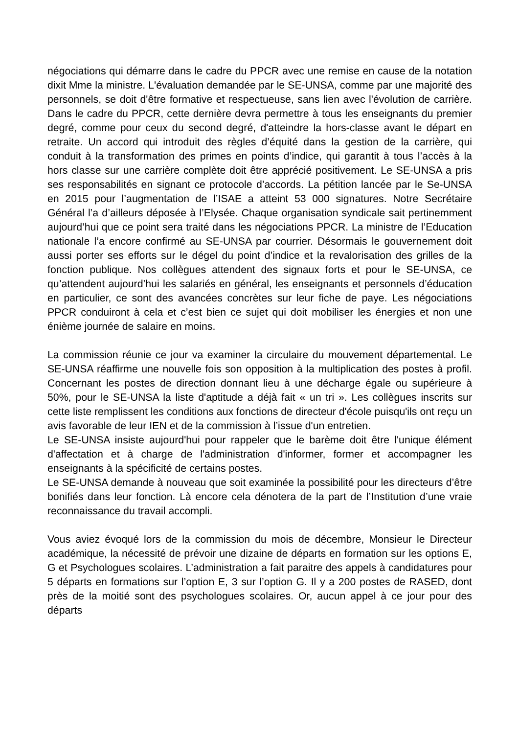négociations qui démarre dans le cadre du PPCR avec une remise en cause de la notation dixit Mme la ministre. L'évaluation demandée par le SE-UNSA, comme par une majorité des personnels, se doit d'être formative et respectueuse, sans lien avec l'évolution de carrière. Dans le cadre du PPCR, cette dernière devra permettre à tous les enseignants du premier degré, comme pour ceux du second degré, d'atteindre la hors-classe avant le départ en retraite. Un accord qui introduit des règles d’équité dans la gestion de la carrière, qui conduit à la transformation des primes en points d’indice, qui garantit à tous l’accès à la hors classe sur une carrière complète doit être apprécié positivement. Le SE-UNSA a pris ses responsabilités en signant ce protocole d’accords. La pétition lancée par le Se-UNSA en 2015 pour l’augmentation de l’ISAE a atteint 53 000 signatures. Notre Secrétaire Général l’a d’ailleurs déposée à l’Elysée. Chaque organisation syndicale sait pertinemment aujourd’hui que ce point sera traité dans les négociations PPCR. La ministre de l’Education nationale l’a encore confirmé au SE-UNSA par courrier. Désormais le gouvernement doit aussi porter ses efforts sur le dégel du point d’indice et la revalorisation des grilles de la fonction publique. Nos collègues attendent des signaux forts et pour le SE-UNSA, ce qu’attendent aujourd’hui les salariés en général, les enseignants et personnels d’éducation en particulier, ce sont des avancées concrètes sur leur fiche de paye. Les négociations PPCR conduiront à cela et c’est bien ce sujet qui doit mobiliser les énergies et non une énième journée de salaire en moins.
La commission réunie ce jour va examiner la circulaire du mouvement départemental. Le SE-UNSA réaffirme une nouvelle fois son opposition à la multiplication des postes à profil. Concernant les postes de direction donnant lieu à une décharge égale ou supérieure à 50%, pour le SE-UNSA la liste d'aptitude a déjà fait « un tri ». Les collègues inscrits sur cette liste remplissent les conditions aux fonctions de directeur d'école puisqu'ils ont reçu un avis favorable de leur IEN et de la commission à l’issue d'un entretien.
Le SE-UNSA insiste aujourd'hui pour rappeler que le barème doit être l'unique élément d'affectation et à charge de l'administration d'informer, former et accompagner les enseignants à la spécificité de certains postes.
Le SE-UNSA demande à nouveau que soit examinée la possibilité pour les directeurs d’être bonifiés dans leur fonction. Là encore cela dénotera de la part de l’Institution d’une vraie reconnaissance du travail accompli.
Vous aviez évoqué lors de la commission du mois de décembre, Monsieur le Directeur académique, la nécessité de prévoir une dizaine de départs en formation sur les options E, G et Psychologues scolaires. L’administration a fait paraitre des appels à candidatures pour 5 départs en formations sur l’option E, 3 sur l’option G. Il y a 200 postes de RASED, dont près de la moitié sont des psychologues scolaires. Or, aucun appel à ce jour pour des départs